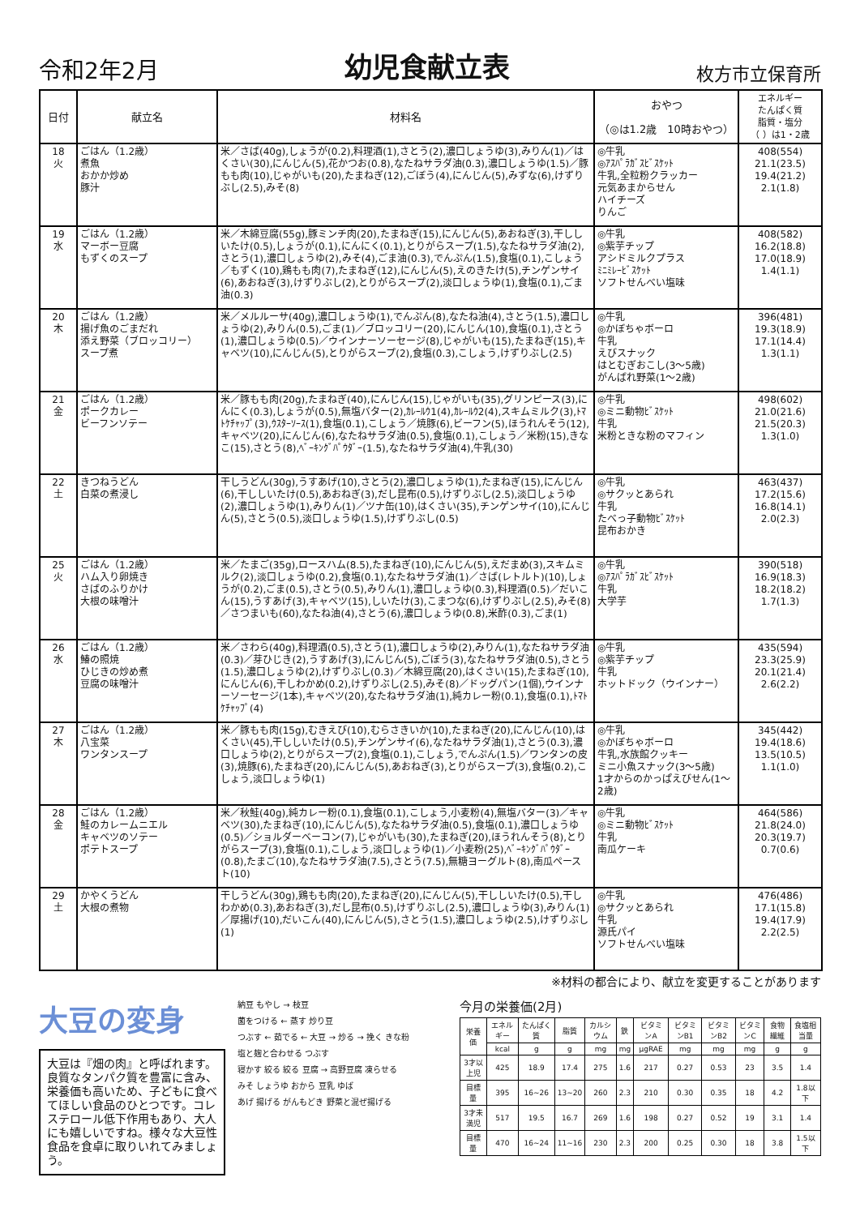令和2年2月
幼児食献立表
枚方市立保育所
| 日付 | 献立名 | 材料名 | おやつ （◎は1.2歳 10時おやつ） | エネルギー たんぱく質 脂質・塩分 （ ）は1・2歳 |
| --- | --- | --- | --- | --- |
| 18 火 | ごはん（1.2歳） 煮魚 おかか炒め 豚汁 | 米／さば(40g),しょうが(0.2),料理酒(1),さとう(2),濃口しょうゆ(3),みりん(1)／はくさい(30),にんじん(5),花かつお(0.8),なたねサラダ油(0.3),濃口しょうゆ(1.5)／豚もも肉(10),じゃがいも(20),たまねぎ(12),ごぼう(4),にんじん(5),みずな(6),けずりぶし(2.5),みそ(8) | ◎牛乳 ◎ｱｽﾊﾟﾗｶﾞｽﾋﾞｽｹｯﾄ 牛乳,全粒粉クラッカー 元気あまからせん ハイチーズ りんご | 408(554) 21.1(23.5) 19.4(21.2) 2.1(1.8) |
| 19 水 | ごはん（1.2歳） マーボー豆腐 もずくのスープ | 米／木綿豆腐(55g),豚ミンチ肉(20),たまねぎ(15),にんじん(5),あおねぎ(3),干ししいたけ(0.5),しょうが(0.1),にんにく(0.1),とりがらスープ(1.5),なたねサラダ油(2),さとう(1),濃口しょうゆ(2),みそ(4),ごま油(0.3),でんぷん(1.5),食塩(0.1),こしょう／もずく(10),鶏もも肉(7),たまねぎ(12),にんじん(5),えのきたけ(5),チンゲンサイ(6),あおねぎ(3),けずりぶし(2),とりがらスープ(2),淡口しょうゆ(1),食塩(0.1),ごま油(0.3) | ◎牛乳 ◎紫芋チップ アシドミルクプラス ﾐﾆﾐﾚｰﾋﾞｽｹｯﾄ ソフトせんべい塩味 | 408(582) 16.2(18.8) 17.0(18.9) 1.4(1.1) |
| 20 木 | ごはん（1.2歳） 揚げ魚のごまだれ 添え野菜（ブロッコリー） スープ煮 | 米／メルルーサ(40g),濃口しょうゆ(1),でんぷん(8),なたね油(4),さとう(1.5),濃口しょうゆ(2),みりん(0.5),ごま(1)／ブロッコリー(20),にんじん(10),食塩(0.1),さとう(1),濃口しょうゆ(0.5)／ウインナーソーセージ(8),じゃがいも(15),たまねぎ(15),キャベツ(10),にんじん(5),とりがらスープ(2),食塩(0.3),こしょう,けずりぶし(2.5) | ◎牛乳 ◎かぼちゃボーロ 牛乳 えびスナック はとむぎおこし(3～5歳) がんばれ野菜(1～2歳) | 396(481) 19.3(18.9) 17.1(14.4) 1.3(1.1) |
| 21 金 | ごはん（1.2歳） ポークカレー ビーフンソテー | 米／豚もも肉(20g),たまねぎ(40),にんじん(15),じゃがいも(35),グリンピース(3),にんにく(0.3),しょうが(0.5),無塩バター(2),ｶﾚｰﾙｳ1(4),ｶﾚｰﾙｳ2(4),スキムミルク(3),ﾄﾏﾄｹﾁｬｯﾌﾟ(3),ｳｽﾀｰｿｰｽ(1),食塩(0.1),こしょう／焼豚(6),ビーフン(5),ほうれんそう(12),キャベツ(20),にんじん(6),なたねサラダ油(0.5),食塩(0.1),こしょう／米粉(15),きなこ(15),さとう(8),ﾍﾞｰｷﾝｸﾞﾊﾟｳﾀﾞｰ(1.5),なたねサラダ油(4),牛乳(30) | ◎牛乳 ◎ミニ動物ﾋﾞｽｹｯﾄ 牛乳 米粉ときな粉のマフィン | 498(602) 21.0(21.6) 21.5(20.3) 1.3(1.0) |
| 22 土 | きつねうどん 白菜の煮浸し | 干しうどん(30g),うすあげ(10),さとう(2),濃口しょうゆ(1),たまねぎ(15),にんじん(6),干ししいたけ(0.5),あおねぎ(3),だし昆布(0.5),けずりぶし(2.5),淡口しょうゆ(2),濃口しょうゆ(1),みりん(1)／ツナ缶(10),はくさい(35),チンゲンサイ(10),にんじん(5),さとう(0.5),淡口しょうゆ(1.5),けずりぶし(0.5) | ◎牛乳 ◎サクッとあられ 牛乳 たべっ子動物ﾋﾞｽｹｯﾄ 昆布おかき | 463(437) 17.2(15.6) 16.8(14.1) 2.0(2.3) |
| 25 火 | ごはん（1.2歳） ハム入り卵焼き さばのふりかけ 大根の味噌汁 | 米／たまご(35g),ロースハム(8.5),たまねぎ(10),にんじん(5),えだまめ(3),スキムミルク(2),淡口しょうゆ(0.2),食塩(0.1),なたねサラダ油(1)／さば(レトルト)(10),しょうが(0.2),ごま(0.5),さとう(0.5),みりん(1),濃口しょうゆ(0.3),料理酒(0.5)／だいこん(15),うすあげ(3),キャベツ(15),しいたけ(3),こまつな(6),けずりぶし(2.5),みそ(8)／さつまいも(60),なたね油(4),さとう(6),濃口しょうゆ(0.8),米酢(0.3),ごま(1) | ◎牛乳 ◎ｱｽﾊﾟﾗｶﾞｽﾋﾞｽｹｯﾄ 牛乳 大学芋 | 390(518) 16.9(18.3) 18.2(18.2) 1.7(1.3) |
| 26 水 | ごはん（1.2歳） 鰆の照焼 ひじきの炒め煮 豆腐の味噌汁 | 米／さわら(40g),料理酒(0.5),さとう(1),濃口しょうゆ(2),みりん(1),なたねサラダ油(0.3)／芽ひじき(2),うすあげ(3),にんじん(5),ごぼう(3),なたねサラダ油(0.5),さとう(1.5),濃口しょうゆ(2),けずりぶし(0.3)／木綿豆腐(20),はくさい(15),たまねぎ(10),にんじん(6),干しわかめ(0.2),けずりぶし(2.5),みそ(8)／ドッグパン(1個),ウインナーソーセージ(1本),キャベツ(20),なたねサラダ油(1),純カレー粉(0.1),食塩(0.1),ﾄﾏﾄｹﾁｬｯﾌﾟ(4) | ◎牛乳 ◎紫芋チップ 牛乳 ホットドック（ウインナー） | 435(594) 23.3(25.9) 20.1(21.4) 2.6(2.2) |
| 27 木 | ごはん（1.2歳） 八宝菜 ワンタンスープ | 米／豚もも肉(15g),むきえび(10),むらさきいか(10),たまねぎ(20),にんじん(10),はくさい(45),干ししいたけ(0.5),チンゲンサイ(6),なたねサラダ油(1),さとう(0.3),濃口しょうゆ(2),とりがらスープ(2),食塩(0.1),こしょう,でんぷん(1.5)／ワンタンの皮(3),焼豚(6),たまねぎ(20),にんじん(5),あおねぎ(3),とりがらスープ(3),食塩(0.2),こしょう,淡口しょうゆ(1) | ◎牛乳 ◎かぼちゃボーロ 牛乳,水族館クッキー ミニ小魚スナック(3～5歳) 1才からのかっぱえびせん(1～2歳) | 345(442) 19.4(18.6) 13.5(10.5) 1.1(1.0) |
| 28 金 | ごはん（1.2歳） 鮭のカレームニエル キャベツのソテー ポテトスープ | 米／秋鮭(40g),純カレー粉(0.1),食塩(0.1),こしょう,小麦粉(4),無塩バター(3)／キャベツ(30),たまねぎ(10),にんじん(5),なたねサラダ油(0.5),食塩(0.1),濃口しょうゆ(0.5)／ショルダーベーコン(7),じゃがいも(30),たまねぎ(20),ほうれんそう(8),とりがらスープ(3),食塩(0.1),こしょう,淡口しょうゆ(1)／小麦粉(25),ﾍﾞｰｷﾝｸﾞﾊﾟｳﾀﾞｰ(0.8),たまご(10),なたねサラダ油(7.5),さとう(7.5),無糖ヨーグルト(8),南瓜ペースト(10) | ◎牛乳 ◎ミニ動物ﾋﾞｽｹｯﾄ 牛乳 南瓜ケーキ | 464(586) 21.8(24.0) 20.3(19.7) 0.7(0.6) |
| 29 土 | かやくうどん 大根の煮物 | 干しうどん(30g),鶏もも肉(20),たまねぎ(20),にんじん(5),干ししいたけ(0.5),干しわかめ(0.3),あおねぎ(3),だし昆布(0.5),けずりぶし(2.5),濃口しょうゆ(3),みりん(1)／厚揚げ(10),だいこん(40),にんじん(5),さとう(1.5),濃口しょうゆ(2.5),けずりぶし(1) | ◎牛乳 ◎サクッとあられ 牛乳 源氏パイ ソフトせんべい塩味 | 476(486) 17.1(15.8) 19.4(17.9) 2.2(2.5) |
※材料の都合により、献立を変更することがあります
大豆の変身
大豆は『畑の肉』と呼ばれます。良質なタンパク質を豊富に含み、栄養価も高いため、子どもに食べてほしい食品のひとつです。コレステロール低下作用もあり、大人にも嬉しいですね。様々な大豆性食品を食卓に取りいれてみましょう。
納豆 もやし → 枝豆
菌をつける ← 蒸す 炒り豆
つぶす ← 茹でる ← 大豆 → 炒る → 挽く きな粉
塩と麹と合わせる つぶす
寝かす 絞る 絞る 豆腐 → 高野豆腐 凍らせる
みそ しょうゆ おから 豆乳 ゆば
あげ 揚げる がんもどき 野菜と混ぜ揚げる
今月の栄養価(2月)
| 栄養価 | エネルギー | たんぱく質 | 脂質 | カルシウム | 鉄 | ビタミンA | ビタミンB1 | ビタミンB2 | ビタミンC | 食物繊維 | 食塩相当量 |
| | kcal | g | g | mg | mg | μgRAE | mg | mg | mg | g | g |
| 3才以上児 | 425 | 18.9 | 17.4 | 275 | 1.6 | 217 | 0.27 | 0.53 | 23 | 3.5 | 1.4 |
| 目標量 | 395 | 16~26 | 13~20 | 260 | 2.3 | 210 | 0.30 | 0.35 | 18 | 4.2 | 1.8以下 |
| 3才未満児 | 517 | 19.5 | 16.7 | 269 | 1.6 | 198 | 0.27 | 0.52 | 19 | 3.1 | 1.4 |
| 目標量 | 470 | 16~24 | 11~16 | 230 | 2.3 | 200 | 0.25 | 0.30 | 18 | 3.8 | 1.5以下 |